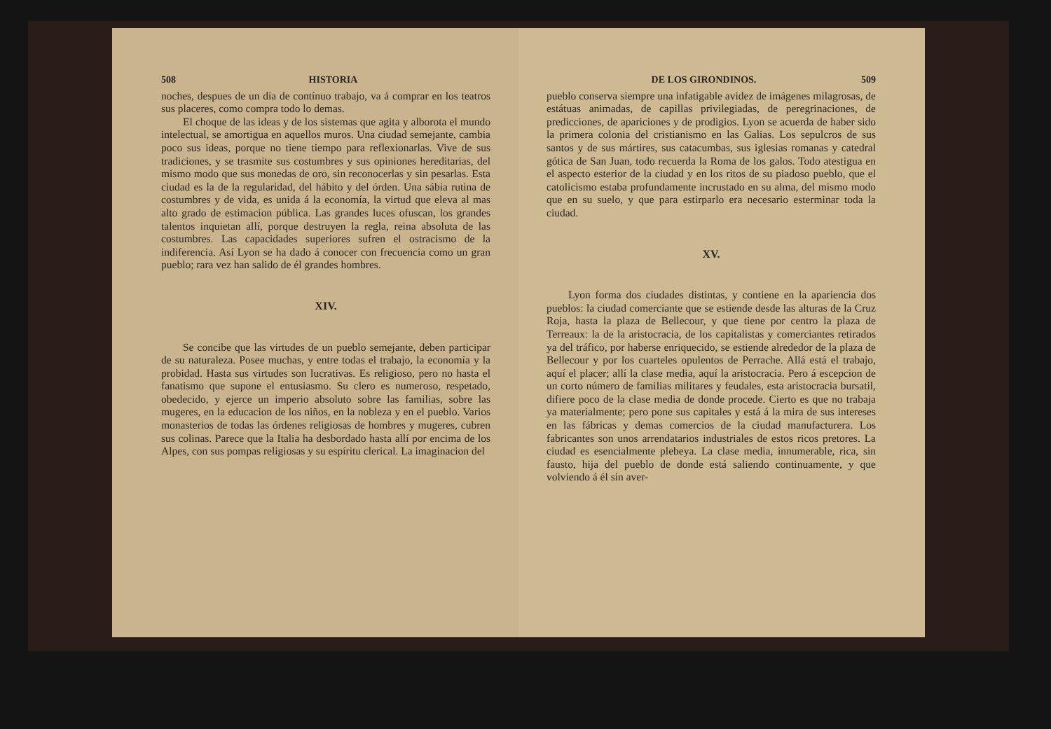508 HISTORIA
noches, despues de un dia de contínuo trabajo, va á comprar en los teatros sus placeres, como compra todo lo demas.
El choque de las ideas y de los sistemas que agita y alborota el mundo intelectual, se amortigua en aquellos muros. Una ciudad semejante, cambia poco sus ideas, porque no tiene tiempo para reflexionarlas. Vive de sus tradiciones, y se trasmite sus costumbres y sus opiniones hereditarias, del mismo modo que sus monedas de oro, sin reconocerlas y sin pesarlas. Esta ciudad es la de la regularidad, del hábito y del órden. Una sábia rutina de costumbres y de vida, es unida á la economía, la virtud que eleva al mas alto grado de estimacion pública. Las grandes luces ofuscan, los grandes talentos inquietan allí, porque destruyen la regla, reina absoluta de las costumbres. Las capacidades superiores sufren el ostracismo de la indiferencia. Así Lyon se ha dado á conocer con frecuencia como un gran pueblo; rara vez han salido de él grandes hombres.
XIV.
Se concibe que las virtudes de un pueblo semejante, deben participar de su naturaleza. Posee muchas, y entre todas el trabajo, la economía y la probidad. Hasta sus virtudes son lucrativas. Es religioso, pero no hasta el fanatismo que supone el entusiasmo. Su clero es numeroso, respetado, obedecido, y ejerce un imperio absoluto sobre las familias, sobre las mugeres, en la educacion de los niños, en la nobleza y en el pueblo. Varios monasterios de todas las órdenes religiosas de hombres y mugeres, cubren sus colinas. Parece que la Italia ha desbordado hasta allí por encima de los Alpes, con sus pompas religiosas y su espíritu clerical. La imaginacion del
DE LOS GIRONDINOS. 509
pueblo conserva siempre una infatigable avidez de imágenes milagrosas, de estátuas animadas, de capillas privilegiadas, de peregrinaciones, de predicciones, de apariciones y de prodigios. Lyon se acuerda de haber sido la primera colonia del cristianismo en las Galias. Los sepulcros de sus santos y de sus mártires, sus catacumbas, sus iglesias romanas y catedral gótica de San Juan, todo recuerda la Roma de los galos. Todo atestigua en el aspecto esterior de la ciudad y en los ritos de su piadoso pueblo, que el catolicismo estaba profundamente incrustado en su alma, del mismo modo que en su suelo, y que para estirparlo era necesario esterminar toda la ciudad.
XV.
Lyon forma dos ciudades distintas, y contiene en la apariencia dos pueblos: la ciudad comerciante que se estiende desde las alturas de la Cruz Roja, hasta la plaza de Bellecour, y que tiene por centro la plaza de Terreaux: la de la aristocracia, de los capitalistas y comerciantes retirados ya del tráfico, por haberse enriquecido, se estiende alrededor de la plaza de Bellecour y por los cuarteles opulentos de Perrache. Allá está el trabajo, aquí el placer; allí la clase media, aquí la aristocracia. Pero á escepcion de un corto número de familias militares y feudales, esta aristocracia bursatil, difiere poco de la clase media de donde procede. Cierto es que no trabaja ya materialmente; pero pone sus capitales y está á la mira de sus intereses en las fábricas y demas comercios de la ciudad manufacturera. Los fabricantes son unos arrendatarios industriales de estos ricos pretores. La ciudad es esencialmente plebeya. La clase media, innumerable, rica, sin fausto, hija del pueblo de donde está saliendo continuamente, y que volviendo á él sin aver-